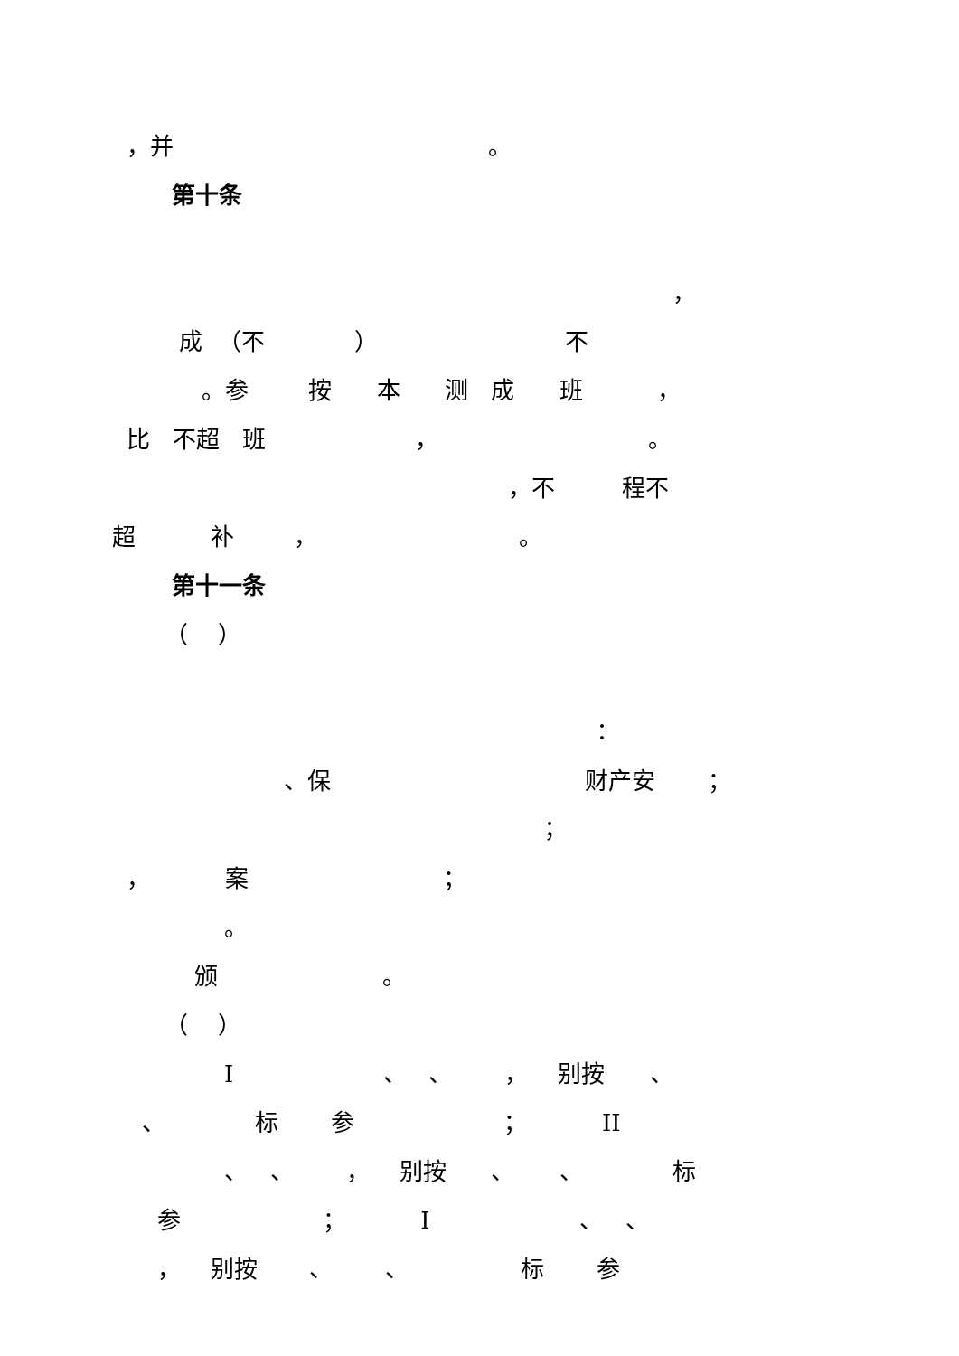，并 。
第十条
，
成 （不 ） 不
。参 按 本 测 成 班 ，
比 不超 班 ， 。
，不 程不
超 补 ， 。
第十一条
（ ）
：
、保 财产安 ；
；
， 案 ；
。
颁 。
（ ）
I 、 、 ， 别按 、
、 标 参 ； II
、 、 ， 别按 、 、 标
参 ； I 、 、
， 别按 、 、 标 参